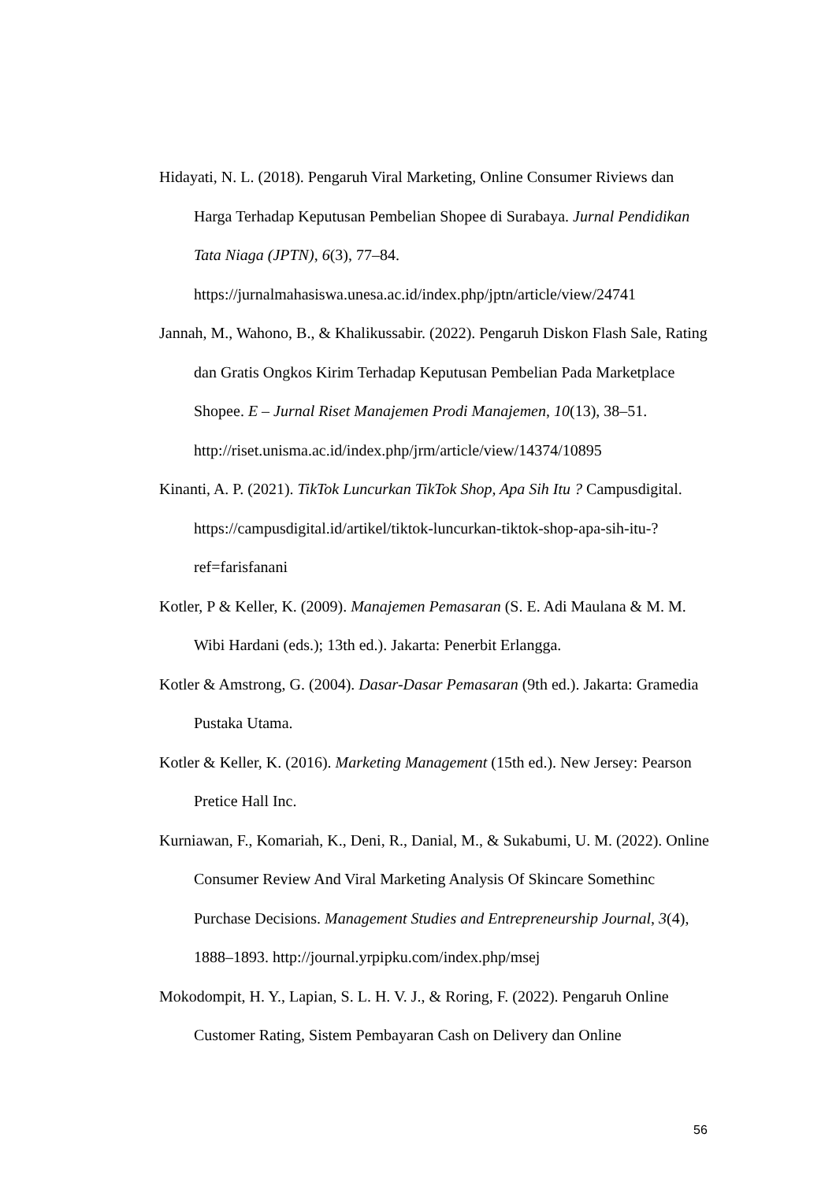Hidayati, N. L. (2018). Pengaruh Viral Marketing, Online Consumer Riviews dan Harga Terhadap Keputusan Pembelian Shopee di Surabaya. Jurnal Pendidikan Tata Niaga (JPTN), 6(3), 77–84. https://jurnalmahasiswa.unesa.ac.id/index.php/jptn/article/view/24741
Jannah, M., Wahono, B., & Khalikussabir. (2022). Pengaruh Diskon Flash Sale, Rating dan Gratis Ongkos Kirim Terhadap Keputusan Pembelian Pada Marketplace Shopee. E – Jurnal Riset Manajemen Prodi Manajemen, 10(13), 38–51. http://riset.unisma.ac.id/index.php/jrm/article/view/14374/10895
Kinanti, A. P. (2021). TikTok Luncurkan TikTok Shop, Apa Sih Itu ? Campusdigital. https://campusdigital.id/artikel/tiktok-luncurkan-tiktok-shop-apa-sih-itu-?ref=farisfanani
Kotler, P & Keller, K. (2009). Manajemen Pemasaran (S. E. Adi Maulana & M. M. Wibi Hardani (eds.); 13th ed.). Jakarta: Penerbit Erlangga.
Kotler & Amstrong, G. (2004). Dasar-Dasar Pemasaran (9th ed.). Jakarta: Gramedia Pustaka Utama.
Kotler & Keller, K. (2016). Marketing Management (15th ed.). New Jersey: Pearson Pretice Hall Inc.
Kurniawan, F., Komariah, K., Deni, R., Danial, M., & Sukabumi, U. M. (2022). Online Consumer Review And Viral Marketing Analysis Of Skincare Somethinc Purchase Decisions. Management Studies and Entrepreneurship Journal, 3(4), 1888–1893. http://journal.yrpipku.com/index.php/msej
Mokodompit, H. Y., Lapian, S. L. H. V. J., & Roring, F. (2022). Pengaruh Online Customer Rating, Sistem Pembayaran Cash on Delivery dan Online
56